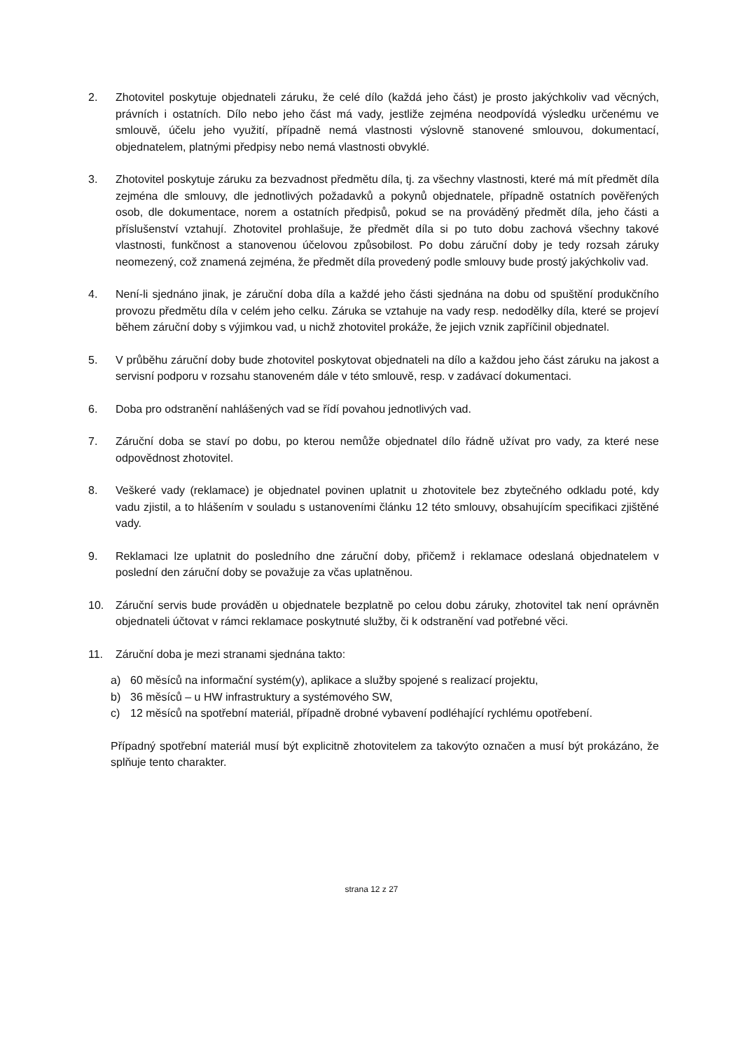2. Zhotovitel poskytuje objednateli záruku, že celé dílo (každá jeho část) je prosto jakýchkoliv vad věcných, právních i ostatních. Dílo nebo jeho část má vady, jestliže zejména neodpovídá výsledku určenému ve smlouvě, účelu jeho využití, případně nemá vlastnosti výslovně stanovené smlouvou, dokumentací, objednatelem, platnými předpisy nebo nemá vlastnosti obvyklé.
3. Zhotovitel poskytuje záruku za bezvadnost předmětu díla, tj. za všechny vlastnosti, které má mít předmět díla zejména dle smlouvy, dle jednotlivých požadavků a pokynů objednatele, případně ostatních pověřených osob, dle dokumentace, norem a ostatních předpisů, pokud se na prováděný předmět díla, jeho části a příslušenství vztahují. Zhotovitel prohlašuje, že předmět díla si po tuto dobu zachová všechny takové vlastnosti, funkčnost a stanovenou účelovou způsobilost. Po dobu záruční doby je tedy rozsah záruky neomezený, což znamená zejména, že předmět díla provedený podle smlouvy bude prostý jakýchkoliv vad.
4. Není-li sjednáno jinak, je záruční doba díla a každé jeho části sjednána na dobu od spuštění produkčního provozu předmětu díla v celém jeho celku. Záruka se vztahuje na vady resp. nedodělky díla, které se projeví během záruční doby s výjimkou vad, u nichž zhotovitel prokáže, že jejich vznik zapříčinil objednatel.
5. V průběhu záruční doby bude zhotovitel poskytovat objednateli na dílo a každou jeho část záruku na jakost a servisní podporu v rozsahu stanoveném dále v této smlouvě, resp. v zadávací dokumentaci.
6. Doba pro odstranění nahlášených vad se řídí povahou jednotlivých vad.
7. Záruční doba se staví po dobu, po kterou nemůže objednatel dílo řádně užívat pro vady, za které nese odpovědnost zhotovitel.
8. Veškeré vady (reklamace) je objednatel povinen uplatnit u zhotovitele bez zbytečného odkladu poté, kdy vadu zjistil, a to hlášením v souladu s ustanoveními článku 12 této smlouvy, obsahujícím specifikaci zjištěné vady.
9. Reklamaci lze uplatnit do posledního dne záruční doby, přičemž i reklamace odeslaná objednatelem v poslední den záruční doby se považuje za včas uplatněnou.
10. Záruční servis bude prováděn u objednatele bezplatně po celou dobu záruky, zhotovitel tak není oprávněn objednateli účtovat v rámci reklamace poskytnuté služby, či k odstranění vad potřebné věci.
11. Záruční doba je mezi stranami sjednána takto:
a) 60 měsíců na informační systém(y), aplikace a služby spojené s realizací projektu,
b) 36 měsíců – u HW infrastruktury a systémového SW,
c) 12 měsíců na spotřební materiál, případně drobné vybavení podléhající rychlému opotřebení.
Případný spotřební materiál musí být explicitně zhotovitelem za takovýto označen a musí být prokázáno, že splňuje tento charakter.
strana 12 z 27